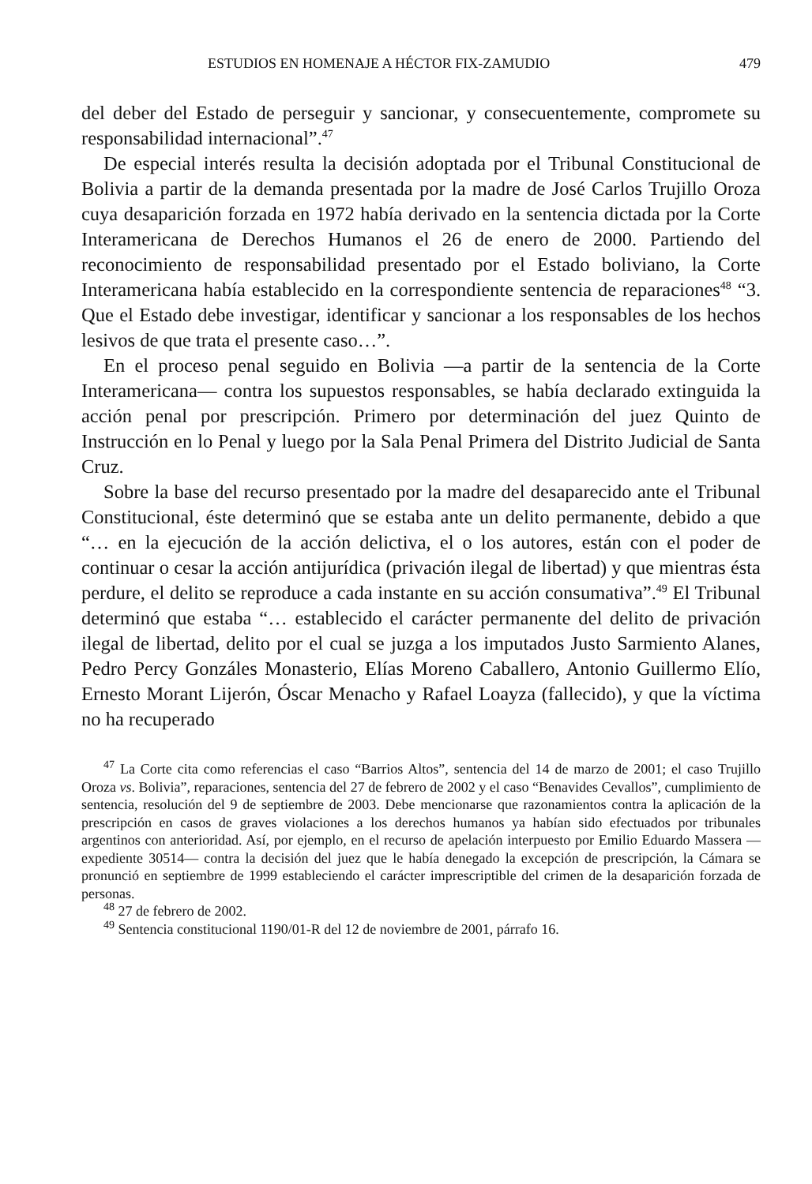ESTUDIOS EN HOMENAJE A HÉCTOR FIX-ZAMUDIO 479
del deber del Estado de perseguir y sancionar, y consecuentemente, compromete su responsabilidad internacional”.<sup>47</sup>
De especial interés resulta la decisión adoptada por el Tribunal Constitucional de Bolivia a partir de la demanda presentada por la madre de José Carlos Trujillo Oroza cuya desaparición forzada en 1972 había derivado en la sentencia dictada por la Corte Interamericana de Derechos Humanos el 26 de enero de 2000. Partiendo del reconocimiento de responsabilidad presentado por el Estado boliviano, la Corte Interamericana había establecido en la correspondiente sentencia de reparaciones<sup>48</sup> “3. Que el Estado debe investigar, identificar y sancionar a los responsables de los hechos lesivos de que trata el presente caso…”.
En el proceso penal seguido en Bolivia —a partir de la sentencia de la Corte Interamericana— contra los supuestos responsables, se había declarado extinguida la acción penal por prescripción. Primero por determinación del juez Quinto de Instrucción en lo Penal y luego por la Sala Penal Primera del Distrito Judicial de Santa Cruz.
Sobre la base del recurso presentado por la madre del desaparecido ante el Tribunal Constitucional, éste determinó que se estaba ante un delito permanente, debido a que “… en la ejecución de la acción delictiva, el o los autores, están con el poder de continuar o cesar la acción antijurídica (privación ilegal de libertad) y que mientras ésta perdure, el delito se reproduce a cada instante en su acción consumativa”.<sup>49</sup> El Tribunal determinó que estaba “… establecido el carácter permanente del delito de privación ilegal de libertad, delito por el cual se juzga a los imputados Justo Sarmiento Alanes, Pedro Percy Gonzáles Monasterio, Elías Moreno Caballero, Antonio Guillermo Elío, Ernesto Morant Lijerón, Óscar Menacho y Rafael Loayza (fallecido), y que la víctima no ha recuperado
<sup>47</sup> La Corte cita como referencias el caso “Barrios Altos”, sentencia del 14 de marzo de 2001; el caso Trujillo Oroza vs. Bolivia”, reparaciones, sentencia del 27 de febrero de 2002 y el caso “Benavides Cevallos”, cumplimiento de sentencia, resolución del 9 de septiembre de 2003. Debe mencionarse que razonamientos contra la aplicación de la prescripción en casos de graves violaciones a los derechos humanos ya habían sido efectuados por tribunales argentinos con anterioridad. Así, por ejemplo, en el recurso de apelación interpuesto por Emilio Eduardo Massera —expediente 30514— contra la decisión del juez que le había denegado la excepción de prescripción, la Cámara se pronunció en septiembre de 1999 estableciendo el carácter imprescriptible del crimen de la desaparición forzada de personas.
<sup>48</sup> 27 de febrero de 2002.
<sup>49</sup> Sentencia constitucional 1190/01-R del 12 de noviembre de 2001, párrafo 16.